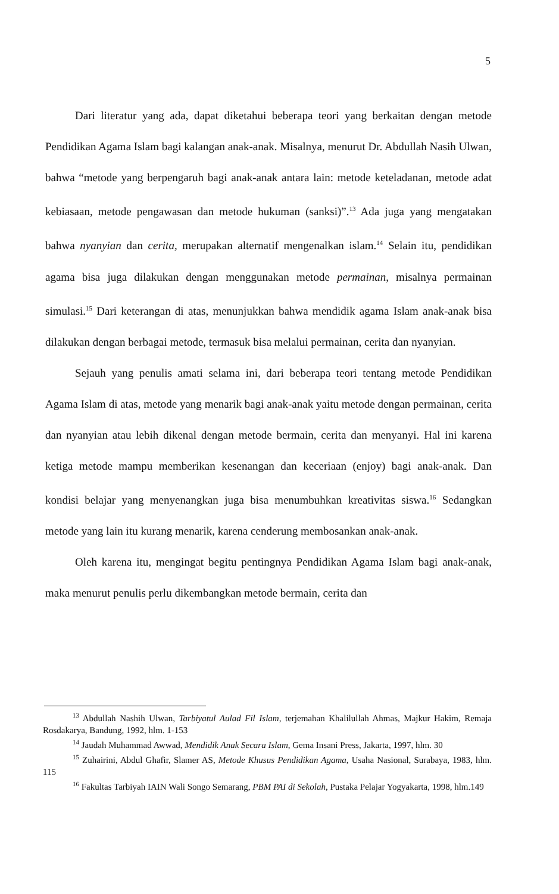5
Dari literatur yang ada, dapat diketahui beberapa teori yang berkaitan dengan metode Pendidikan Agama Islam bagi kalangan anak-anak. Misalnya, menurut Dr. Abdullah Nasih Ulwan, bahwa “metode yang berpengaruh bagi anak-anak antara lain: metode keteladanan, metode adat kebiasaan, metode pengawasan dan metode hukuman (sanksi)”.<sup>13</sup> Ada juga yang mengatakan bahwa nyanyian dan cerita, merupakan alternatif mengenalkan islam.<sup>14</sup> Selain itu, pendidikan agama bisa juga dilakukan dengan menggunakan metode permainan, misalnya permainan simulasi.<sup>15</sup> Dari keterangan di atas, menunjukkan bahwa mendidik agama Islam anak-anak bisa dilakukan dengan berbagai metode, termasuk bisa melalui permainan, cerita dan nyanyian.
Sejauh yang penulis amati selama ini, dari beberapa teori tentang metode Pendidikan Agama Islam di atas, metode yang menarik bagi anak-anak yaitu metode dengan permainan, cerita dan nyanyian atau lebih dikenal dengan metode bermain, cerita dan menyanyi. Hal ini karena ketiga metode mampu memberikan kesenangan dan keceriaan (enjoy) bagi anak-anak. Dan kondisi belajar yang menyenangkan juga bisa menumbuhkan kreativitas siswa.<sup>16</sup> Sedangkan metode yang lain itu kurang menarik, karena cenderung membosankan anak-anak.
Oleh karena itu, mengingat begitu pentingnya Pendidikan Agama Islam bagi anak-anak, maka menurut penulis perlu dikembangkan metode bermain, cerita dan
<sup>13</sup> Abdullah Nashih Ulwan, Tarbiyatul Aulad Fil Islam, terjemahan Khalilullah Ahmas, Majkur Hakim, Remaja Rosdakarya, Bandung, 1992, hlm. 1-153
<sup>14</sup> Jaudah Muhammad Awwad, Mendidik Anak Secara Islam, Gema Insani Press, Jakarta, 1997, hlm. 30
<sup>15</sup> Zuhairini, Abdul Ghafir, Slamer AS, Metode Khusus Pendidikan Agama, Usaha Nasional, Surabaya, 1983, hlm. 115
<sup>16</sup> Fakultas Tarbiyah IAIN Wali Songo Semarang, PBM PAI di Sekolah, Pustaka Pelajar Yogyakarta, 1998, hlm.149